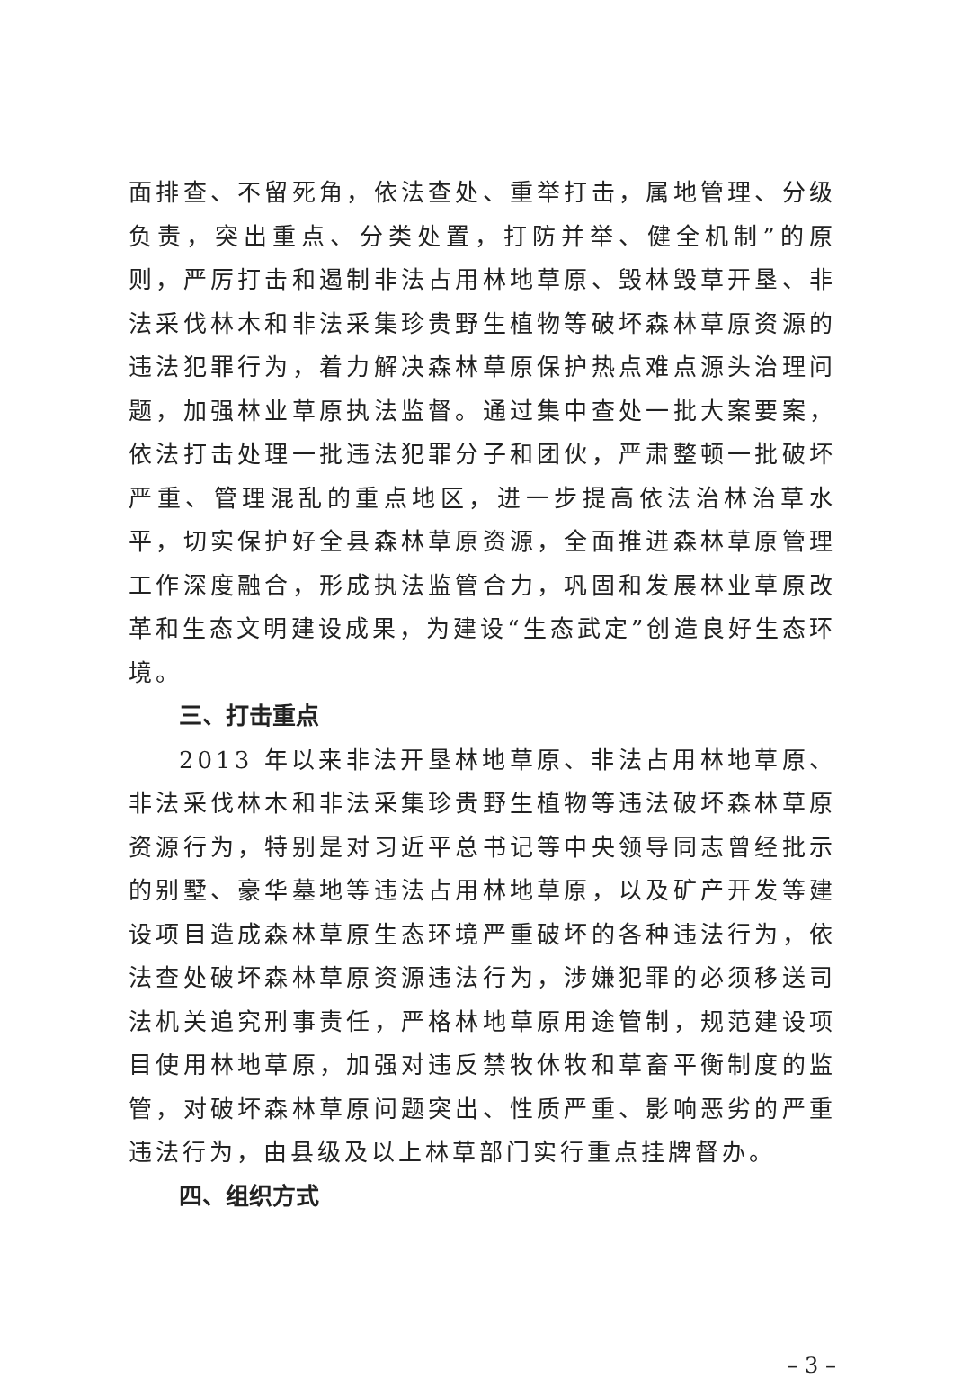面排查、不留死角，依法查处、重举打击，属地管理、分级负责，突出重点、分类处置，打防并举、健全机制”的原则，严厉打击和遏制非法占用林地草原、毁林毁草开垦、非法采伐林木和非法采集珍贵野生植物等破坏森林草原资源的违法犯罪行为，着力解决森林草原保护热点难点源头治理问题，加强林业草原执法监督。通过集中查处一批大案要案，依法打击处理一批违法犯罪分子和团伙，严肃整顿一批破坏严重、管理混乱的重点地区，进一步提高依法治林治草水平，切实保护好全县森林草原资源，全面推进森林草原管理工作深度融合，形成执法监管合力，巩固和发展林业草原改革和生态文明建设成果，为建设“生态武定”创造良好生态环境。
三、打击重点
2013 年以来非法开垦林地草原、非法占用林地草原、非法采伐林木和非法采集珍贵野生植物等违法破坏森林草原资源行为，特别是对习近平总书记等中央领导同志曾经批示的别墅、豪华墓地等违法占用林地草原，以及矿产开发等建设项目造成森林草原生态环境严重破坏的各种违法行为，依法查处破坏森林草原资源违法行为，涉嫌犯罪的必须移送司法机关追究刑事责任，严格林地草原用途管制，规范建设项目使用林地草原，加强对违反禁牧休牧和草畜平衡制度的监管，对破坏森林草原问题突出、性质严重、影响恶劣的严重违法行为，由县级及以上林草部门实行重点挂牌督办。
四、组织方式
– 3 –